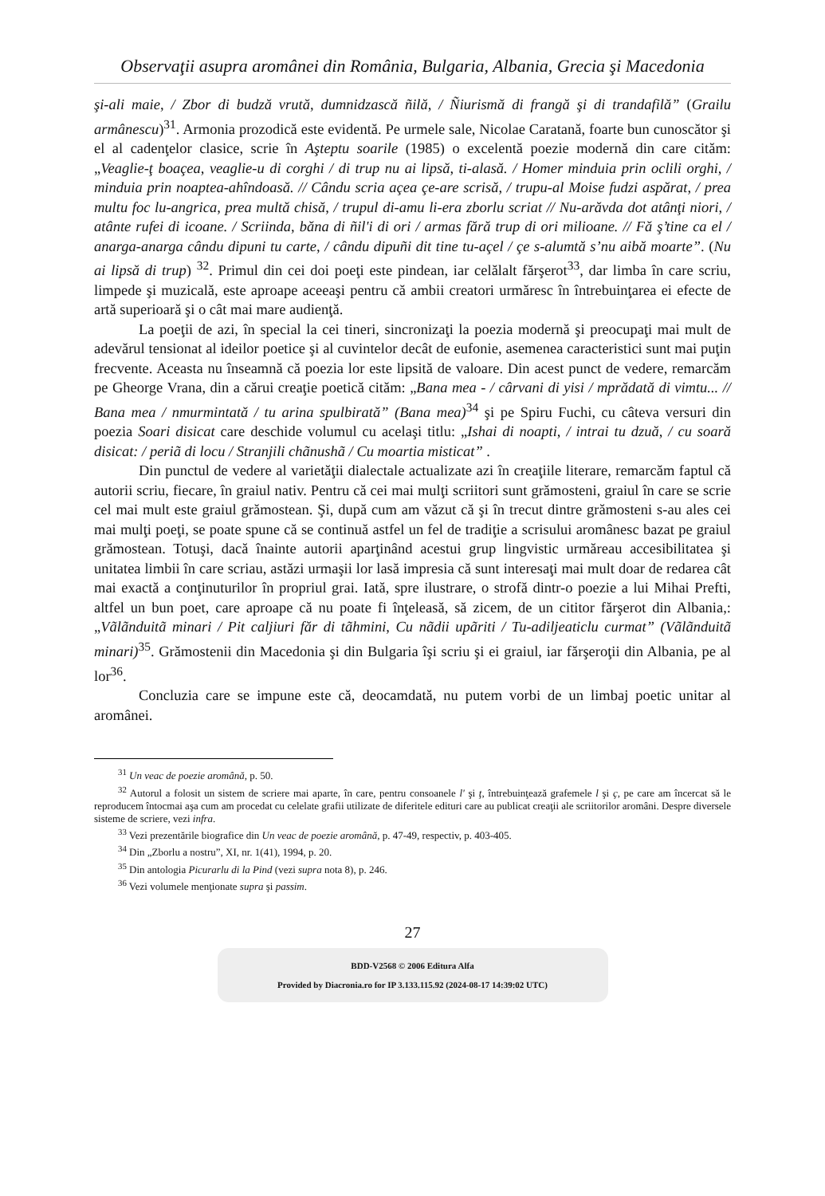Observaţii asupra aromânei din România, Bulgaria, Albania, Grecia şi Macedonia
şi-ali maie, / Zbor di budză vrută, dumnidzască ñilă, / Ñiurismă di frangă şi di trandafilă” (Grailu armânescu)<sup>31</sup>. Armonia prozodică este evidentă. Pe urmele sale, Nicolae Caratană, foarte bun cunoscător şi el al cadenţelor clasice, scrie în Aşteptu soarile (1985) o excelentă poezie modernă din care cităm: „Veaglie-ţ boaçea, veaglie-u di corghi / di trup nu ai lipsă, ti-alasă. / Homer minduia prin oclili orghi, / minduia prin noaptea-ahîndoasă. // Cându scria açea çe-are scrisă, / trupu-al Moise fudzi aspărat, / prea multu foc lu-angrica, prea multă chisă, / trupul di-amu li-era zborlu scriat // Nu-arăvda dot atânţi niori, / atânte rufei di icoane. / Scriinda, băna di ñil'i di ori / armas fără trup di ori milioane. // Fă ş’tine ca el / anarga-anarga cându dipuni tu carte, / cându dipuñi dit tine tu-açel / çe s-alumtă s’nu aibă moarte”. (Nu ai lipsă di trup) <sup>32</sup>. Primul din cei doi poeţi este pindean, iar celălalt fărşerot<sup>33</sup>, dar limba în care scriu, limpede şi muzicală, este aproape aceeaşi pentru că ambii creatori urmăresc în întrebuinţarea ei efecte de artă superioară şi o cât mai mare audienţă.
La poeţii de azi, în special la cei tineri, sincronizaţi la poezia modernă şi preocupaţi mai mult de adevărul tensionat al ideilor poetice şi al cuvintelor decât de eufonie, asemenea caracteristici sunt mai puţin frecvente. Aceasta nu înseamnă că poezia lor este lipsită de valoare. Din acest punct de vedere, remarcăm pe Gheorge Vrana, din a cărui creaţie poetică cităm: „Bana mea - / cârvani di yisi / mprădată di vimtu... // Bana mea / nmurmintată / tu arina spulbirată” (Bana mea)<sup>34</sup> şi pe Spiru Fuchi, cu câteva versuri din poezia Soari disicat care deschide volumul cu acelaşi titlu: „Ishai di noapti, / intrai tu dzuă, / cu soară disicat: / periã di locu / Stranjili chãnushã / Cu moartia misticat” .
Din punctul de vedere al varietăţii dialectale actualizate azi în creaţiile literare, remarcăm faptul că autorii scriu, fiecare, în graiul nativ. Pentru că cei mai mulţi scriitori sunt grămosteni, graiul în care se scrie cel mai mult este graiul grămostean. Şi, după cum am văzut că şi în trecut dintre grămosteni s-au ales cei mai mulţi poeţi, se poate spune că se continuă astfel un fel de tradiţie a scrisului aromânesc bazat pe graiul grămostean. Totuşi, dacă înainte autorii aparţinând acestui grup lingvistic urmăreau accesibilitatea şi unitatea limbii în care scriau, astăzi urmaşii lor lasă impresia că sunt interesaţi mai mult doar de redarea cât mai exactă a conţinuturilor în propriul grai. Iată, spre ilustrare, o strofă dintr-o poezie a lui Mihai Prefti, altfel un bun poet, care aproape că nu poate fi înţeleasă, să zicem, de un cititor fărşerot din Albania,: „Vãlãnduitã minari / Pit caljiuri făr di tãhmini, Cu nãdii upãriti / Tu-adiljeaticlu curmat” (Vãlãnduitã minari)<sup>35</sup>. Grămostenii din Macedonia şi din Bulgaria îşi scriu şi ei graiul, iar fărşeroţii din Albania, pe al lor<sup>36</sup>.
Concluzia care se impune este că, deocamdată, nu putem vorbi de un limbaj poetic unitar al aromânei.
<sup>31</sup> Un veac de poezie aromână, p. 50.
<sup>32</sup> Autorul a folosit un sistem de scriere mai aparte, în care, pentru consoanele l' şi ţ, întrebuinţează grafemele l şi ç, pe care am încercat să le reproducem întocmai aşa cum am procedat cu celelate grafii utilizate de diferitele edituri care au publicat creaţii ale scriitorilor aromâni. Despre diversele sisteme de scriere, vezi infra.
<sup>33</sup> Vezi prezentările biografice din Un veac de poezie aromână, p. 47-49, respectiv, p. 403-405.
<sup>34</sup> Din „Zborlu a nostru”, XI, nr. 1(41), 1994, p. 20.
<sup>35</sup> Din antologia Picurarlu di la Pind (vezi supra nota 8), p. 246.
<sup>36</sup> Vezi volumele menţionate supra şi passim.
27
BDD-V2568 © 2006 Editura Alfa
Provided by Diacronia.ro for IP 3.133.115.92 (2024-08-17 14:39:02 UTC)